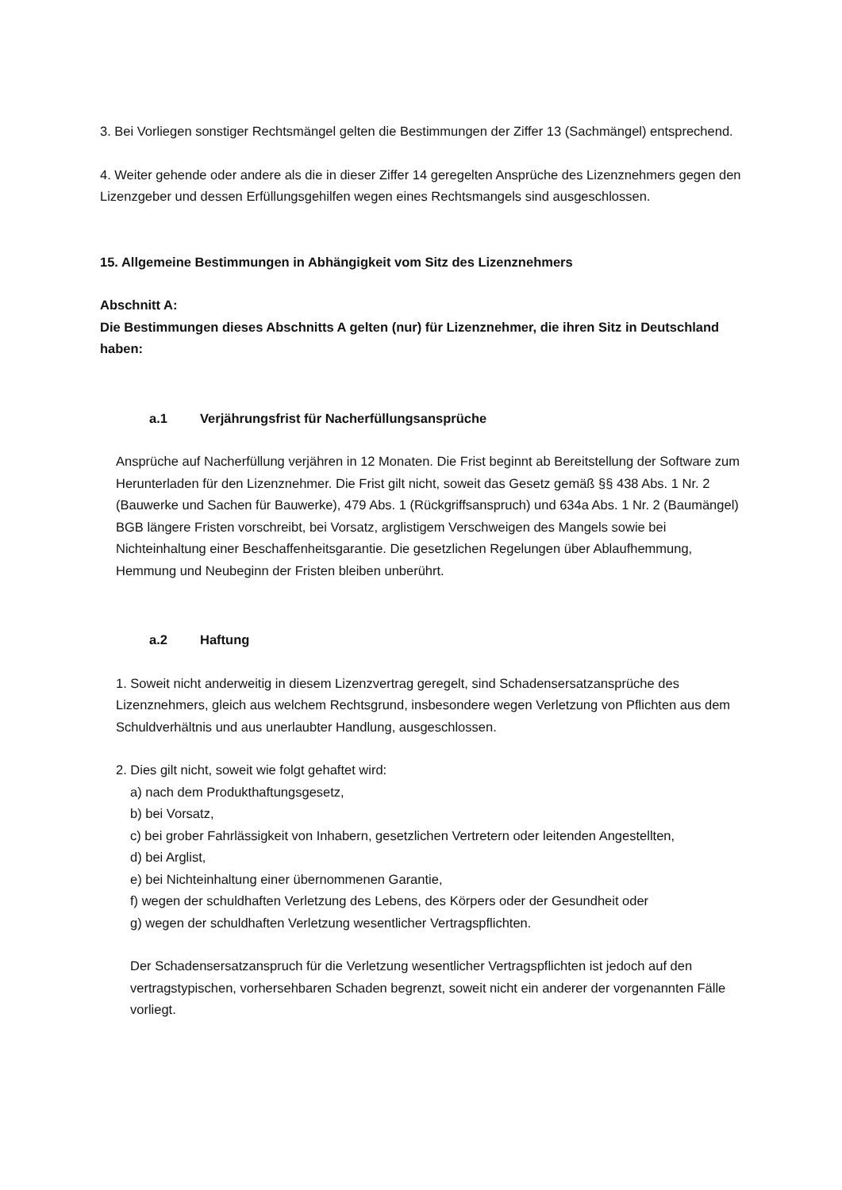3. Bei Vorliegen sonstiger Rechtsmängel gelten die Bestimmungen der Ziffer 13 (Sachmängel) entsprechend.
4. Weiter gehende oder andere als die in dieser Ziffer 14 geregelten Ansprüche des Lizenznehmers gegen den Lizenzgeber und dessen Erfüllungsgehilfen wegen eines Rechtsmangels sind ausgeschlossen.
15. Allgemeine Bestimmungen in Abhängigkeit vom Sitz des Lizenznehmers
Abschnitt A:
Die Bestimmungen dieses Abschnitts A gelten (nur) für Lizenznehmer, die ihren Sitz in Deutschland haben:
a.1 Verjährungsfrist für Nacherfüllungsansprüche
Ansprüche auf Nacherfüllung verjähren in 12 Monaten. Die Frist beginnt ab Bereitstellung der Software zum Herunterladen für den Lizenznehmer. Die Frist gilt nicht, soweit das Gesetz gemäß §§ 438 Abs. 1 Nr. 2 (Bauwerke und Sachen für Bauwerke), 479 Abs. 1 (Rückgriffsanspruch) und 634a Abs. 1 Nr. 2 (Baumängel) BGB längere Fristen vorschreibt, bei Vorsatz, arglistigem Verschweigen des Mangels sowie bei Nichteinhaltung einer Beschaffenheitsgarantie. Die gesetzlichen Regelungen über Ablaufhemmung, Hemmung und Neubeginn der Fristen bleiben unberührt.
a.2 Haftung
1. Soweit nicht anderweitig in diesem Lizenzvertrag geregelt, sind Schadensersatzansprüche des Lizenznehmers, gleich aus welchem Rechtsgrund, insbesondere wegen Verletzung von Pflichten aus dem Schuldverhältnis und aus unerlaubter Handlung, ausgeschlossen.
2. Dies gilt nicht, soweit wie folgt gehaftet wird:
a) nach dem Produkthaftungsgesetz,
b) bei Vorsatz,
c) bei grober Fahrlässigkeit von Inhabern, gesetzlichen Vertretern oder leitenden Angestellten,
d) bei Arglist,
e) bei Nichteinhaltung einer übernommenen Garantie,
f) wegen der schuldhaften Verletzung des Lebens, des Körpers oder der Gesundheit oder
g) wegen der schuldhaften Verletzung wesentlicher Vertragspflichten.
Der Schadensersatzanspruch für die Verletzung wesentlicher Vertragspflichten ist jedoch auf den vertragstypischen, vorhersehbaren Schaden begrenzt, soweit nicht ein anderer der vorgenannten Fälle vorliegt.